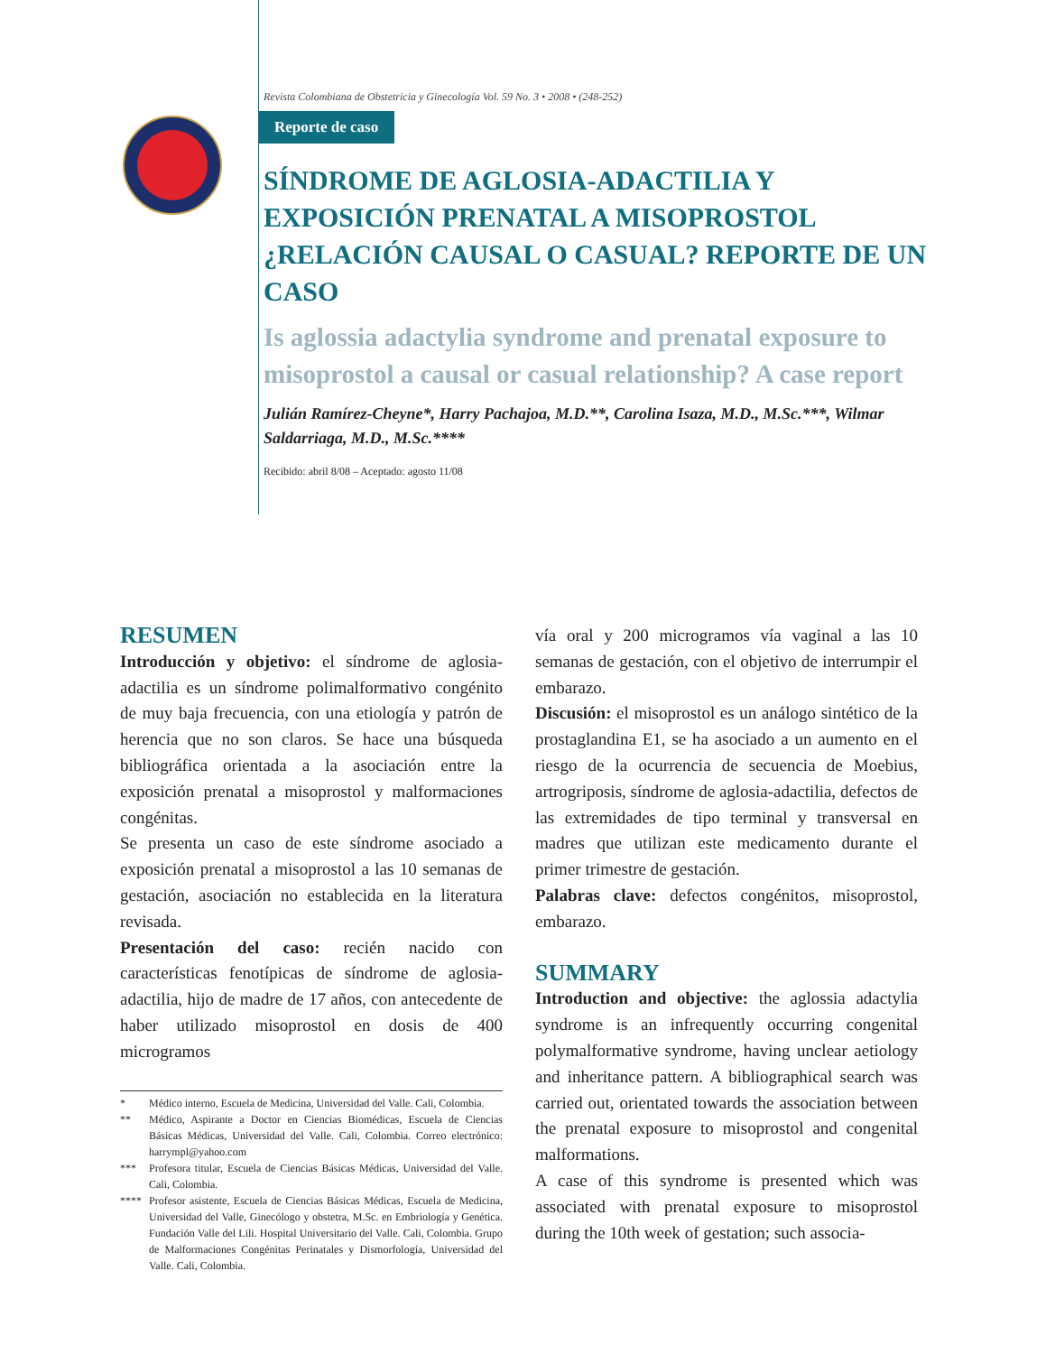Revista Colombiana de Obstetricia y Ginecología Vol. 59 No. 3 • 2008 • (248-252)
Reporte de caso
SÍNDROME DE AGLOSIA-ADACTILIA Y EXPOSICIÓN PRENATAL A MISOPROSTOL ¿RELACIÓN CAUSAL O CASUAL? REPORTE DE UN CASO
Is aglossia adactylia syndrome and prenatal exposure to misoprostol a causal or casual relationship? A case report
Julián Ramírez-Cheyne*, Harry Pachajoa, M.D.**, Carolina Isaza, M.D., M.Sc.***, Wilmar Saldarriaga, M.D., M.Sc.****
Recibido: abril 8/08 – Aceptado: agosto 11/08
RESUMEN
Introducción y objetivo: el síndrome de aglosia-adactilia es un síndrome polimalformativo congénito de muy baja frecuencia, con una etiología y patrón de herencia que no son claros. Se hace una búsqueda bibliográfica orientada a la asociación entre la exposición prenatal a misoprostol y malformaciones congénitas.
Se presenta un caso de este síndrome asociado a exposición prenatal a misoprostol a las 10 semanas de gestación, asociación no establecida en la literatura revisada.
Presentación del caso: recién nacido con características fenotípicas de síndrome de aglosia-adactilia, hijo de madre de 17 años, con antecedente de haber utilizado misoprostol en dosis de 400 microgramos
* Médico interno, Escuela de Medicina, Universidad del Valle. Cali, Colombia.
** Médico, Aspirante a Doctor en Ciencias Biomédicas, Escuela de Ciencias Básicas Médicas, Universidad del Valle. Cali, Colombia. Correo electrónico: harrympl@yahoo.com
*** Profesora titular, Escuela de Ciencias Básicas Médicas, Universidad del Valle. Cali, Colombia.
**** Profesor asistente, Escuela de Ciencias Básicas Médicas, Escuela de Medicina, Universidad del Valle, Ginecólogo y obstetra, M.Sc. en Embriología y Genética. Fundación Valle del Lili. Hospital Universitario del Valle. Cali, Colombia. Grupo de Malformaciones Congénitas Perinatales y Dismorfología, Universidad del Valle. Cali, Colombia.
vía oral y 200 microgramos vía vaginal a las 10 semanas de gestación, con el objetivo de interrumpir el embarazo.
Discusión: el misoprostol es un análogo sintético de la prostaglandina E1, se ha asociado a un aumento en el riesgo de la ocurrencia de secuencia de Moebius, artrogriposis, síndrome de aglosia-adactilia, defectos de las extremidades de tipo terminal y transversal en madres que utilizan este medicamento durante el primer trimestre de gestación.
Palabras clave: defectos congénitos, misoprostol, embarazo.
SUMMARY
Introduction and objective: the aglossia adactylia syndrome is an infrequently occurring congenital polymalformative syndrome, having unclear aetiology and inheritance pattern. A bibliographical search was carried out, orientated towards the association between the prenatal exposure to misoprostol and congenital malformations.
A case of this syndrome is presented which was associated with prenatal exposure to misoprostol during the 10th week of gestation; such associa-